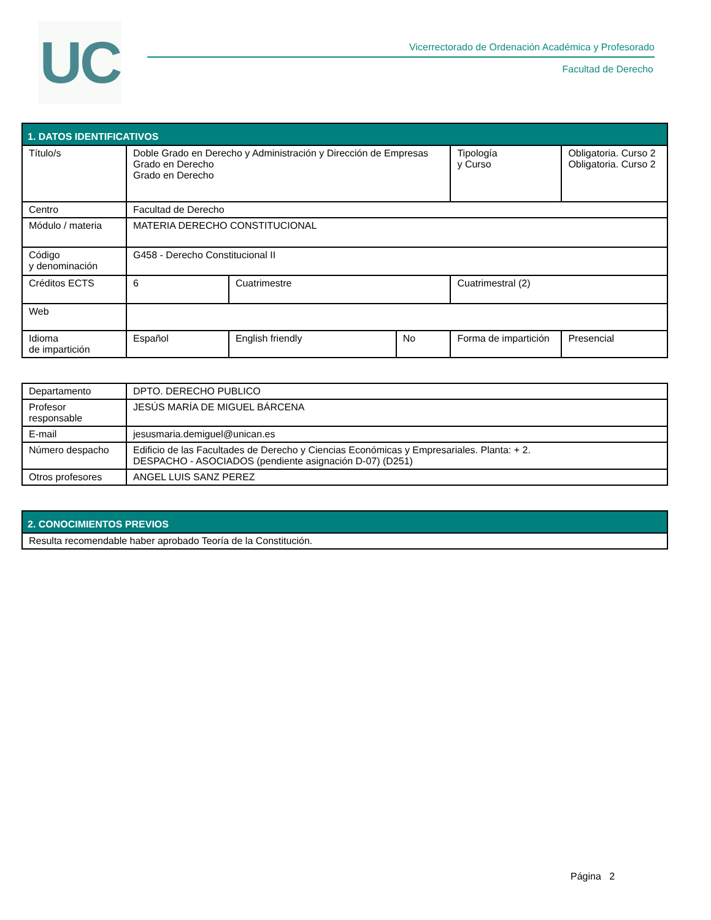UC
Vicerrectorado de Ordenación Académica y Profesorado
Facultad de Derecho
| 1. DATOS IDENTIFICATIVOS | | | | | |
| --- | --- | --- | --- | --- | --- |
| Título/s | Doble Grado en Derecho y Administración y Dirección de Empresas Grado en Derecho Grado en Derecho | | | Tipología y Curso | Obligatoria. Curso 2 Obligatoria. Curso 2 |
| Centro | Facultad de Derecho | | | | |
| Módulo / materia | MATERIA DERECHO CONSTITUCIONAL | | | | |
| Código y denominación | G458 - Derecho Constitucional II | | | | |
| Créditos ECTS | 6 | Cuatrimestre | | Cuatrimestral (2) | |
| Web | | | | | |
| Idioma de impartición | Español | English friendly | No | Forma de impartición | Presencial |
| Departamento | DPTO. DERECHO PUBLICO |
| Profesor responsable | JESÚS MARÍA DE MIGUEL BÁRCENA |
| E-mail | jesusmaria.demiguel@unican.es |
| Número despacho | Edificio de las Facultades de Derecho y Ciencias Económicas y Empresariales. Planta: + 2. DESPACHO - ASOCIADOS (pendiente asignación D-07) (D251) |
| Otros profesores | ANGEL LUIS SANZ PEREZ |
| 2. CONOCIMIENTOS PREVIOS |
| --- |
| Resulta recomendable haber aprobado Teoría de la Constitución. |
Página 2